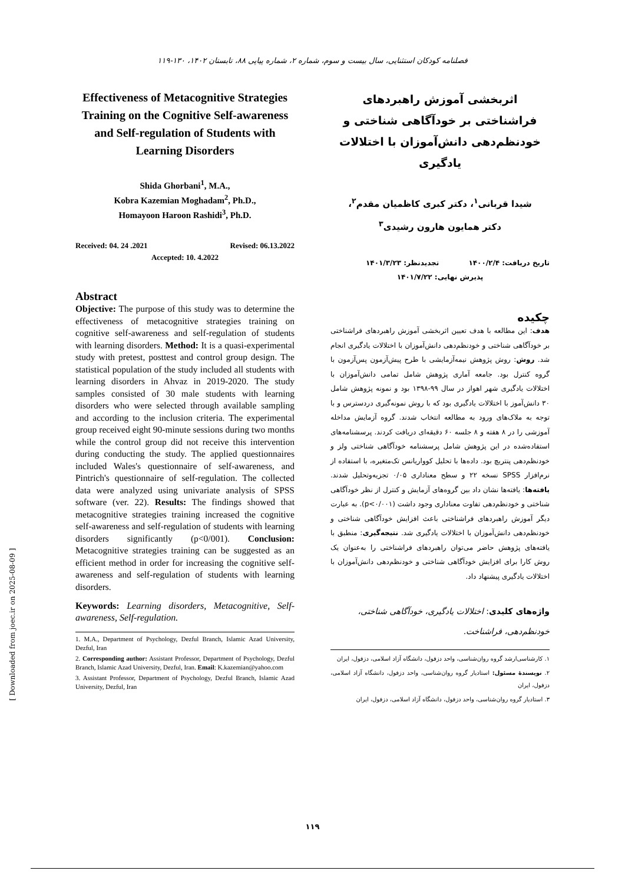فصلنامه کودکان استثنایی، سال بیست و سوم، شماره ۲، شماره پیاپی ۸۸، تابستان ۱۴۰۲، ۱۳۰-۱۱۹
Effectiveness of Metacognitive Strategies Training on the Cognitive Self-awareness and Self-regulation of Students with Learning Disorders
Shida Ghorbani<sup>1</sup>, M.A.,
Kobra Kazemian Moghadam<sup>2</sup>, Ph.D.,
Homayoon Haroon Rashidi<sup>3</sup>, Ph.D.
Received: 04. 24 .2021 Revised: 06.13.2022
Accepted: 10. 4.2022
Abstract
Objective: The purpose of this study was to determine the effectiveness of metacognitive strategies training on cognitive self-awareness and self-regulation of students with learning disorders. Method: It is a quasi-experimental study with pretest, posttest and control group design. The statistical population of the study included all students with learning disorders in Ahvaz in 2019-2020. The study samples consisted of 30 male students with learning disorders who were selected through available sampling and according to the inclusion criteria. The experimental group received eight 90-minute sessions during two months while the control group did not receive this intervention during conducting the study. The applied questionnaires included Wales's questionnaire of self-awareness, and Pintrich's questionnaire of self-regulation. The collected data were analyzed using univariate analysis of SPSS software (ver. 22). Results: The findings showed that metacognitive strategies training increased the cognitive self-awareness and self-regulation of students with learning disorders significantly (p<0/001). Conclusion: Metacognitive strategies training can be suggested as an efficient method in order for increasing the cognitive self-awareness and self-regulation of students with learning disorders.
Keywords: Learning disorders, Metacognitive, Self-awareness, Self-regulation.
1. M.A., Department of Psychology, Dezful Branch, Islamic Azad University, Dezful, Iran
2. Corresponding author: Assistant Professor, Department of Psychology, Dezful Branch, Islamic Azad University, Dezful, Iran. Email: K.kazemian@yahoo.com
3. Assistant Professor, Department of Psychology, Dezful Branch, Islamic Azad University, Dezful, Iran
اثربخشی آموزش راهبردهای فراشناختی بر خودآگاهی شناختی و خودنظم‌دهی دانش‌آموزان با اختلالات یادگیری
شیدا قربانی<sup>۱</sup>، دکتر کبری کاظمیان مقدم<sup>۲</sup>،
دکتر همایون هارون رشیدی<sup>۳</sup>
تاریخ دریافت: ۱۴۰۰/۲/۴ تجدیدنظر: ۱۴۰۱/۳/۲۳
پذیرش نهایی: ۱۴۰۱/۷/۲۲
چکیده
هدف: این مطالعه با هدف تعیین اثربخشی آموزش راهبردهای فراشناختی بر خودآگاهی شناختی و خودنظم‌دهی دانش‌آموزان با اختلالات یادگیری انجام شد. روش: روش پژوهش نیمه‌آزمایشی با طرح پیش‌آزمون پس‌آزمون با گروه کنترل بود. جامعه آماری پژوهش شامل تمامی دانش‌آموزان با اختلالات یادگیری شهر اهواز در سال ۹۹-۱۳۹۸ بود و نمونه پژوهش شامل ۳۰ دانش‌آموز با اختلالات یادگیری بود که با روش نمونه‌گیری دردسترس و با توجه به ملاک‌های ورود به مطالعه انتخاب شدند. گروه آزمایش مداخله آموزشی را در ۸ هفته و ۸ جلسه ۶۰ دقیقه‌ای دریافت کردند. پرسشنامه‌های استفاده‌شده در این پژوهش شامل پرسشنامه خودآگاهی شناختی ولز و خودنظم‌دهی پنتریچ بود. داده‌ها با تحلیل کوواریانس تک‌متغیره، با استفاده از نرم‌افزار SPSS نسخه ۲۲ و سطح معناداری ۰/۰۵ تجزیه‌وتحلیل شدند. یافته‌ها: یافته‌ها نشان داد بین گروه‌های آزمایش و کنترل از نظر خودآگاهی شناختی و خودنظم‌دهی تفاوت معناداری وجود داشت (p<۰/۰۰۱). به عبارت دیگر آموزش راهبردهای فراشناختی باعث افزایش خودآگاهی شناختی و خودنظم‌دهی دانش‌آموزان با اختلالات یادگیری شد. نتیجه‌گیری: منطبق با یافته‌های پژوهش حاضر می‌توان راهبردهای فراشناختی را به‌عنوان یک روش کارا برای افزایش خودآگاهی شناختی و خودنظم‌دهی دانش‌آموزان با اختلالات یادگیری پیشنهاد داد.
واژه‌های کلیدی: اختلالات یادگیری، خودآگاهی شناختی، خودنظم‌دهی، فراشناخت.
۱. کارشناسی‌ارشد گروه روان‌شناسی، واحد دزفول، دانشگاه آزاد اسلامی، دزفول، ایران
۲. نویسندهٔ مسئول: استادیار گروه روان‌شناسی، واحد دزفول، دانشگاه آزاد اسلامی، دزفول، ایران
۳. استادیار گروه روان‌شناسی، واحد دزفول، دانشگاه آزاد اسلامی، دزفول، ایران
[ Downloaded from joec.ir on 2025-08-09 ]
۱۱۹